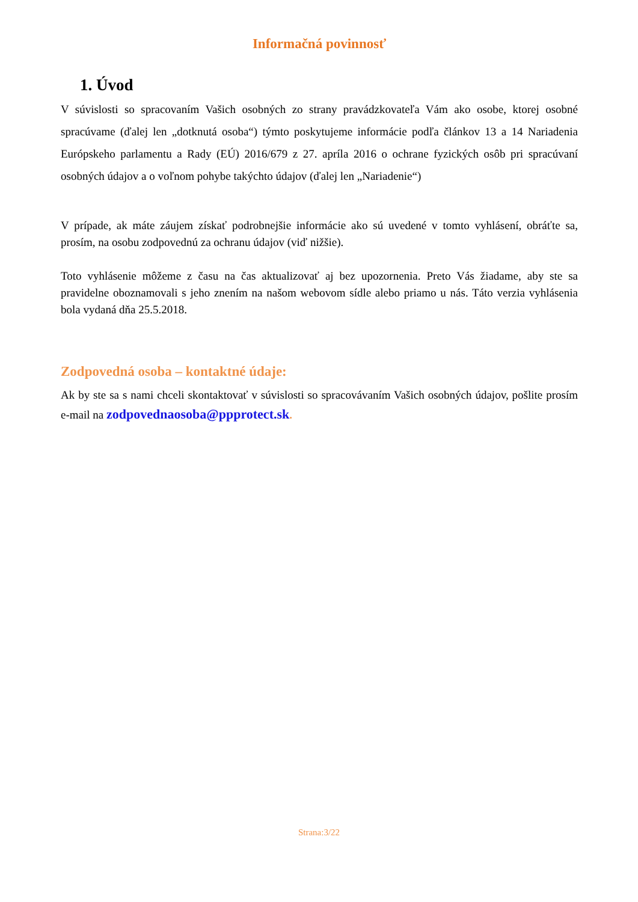Informačná povinnosť
1. Úvod
V súvislosti so spracovaním Vašich osobných zo strany pravádzkovateľa Vám ako osobe, ktorej osobné spracúvame (ďalej len „dotknutá osoba“) týmto poskytujeme informácie podľa článkov 13 a 14 Nariadenia Európskeho parlamentu a Rady (EÚ) 2016/679 z 27. apríla 2016 o ochrane fyzických osôb pri spracúvaní osobných údajov a o voľnom pohybe takýchto údajov (ďalej len „Nariadenie“)
V prípade, ak máte záujem získať podrobnejšie informácie ako sú uvedené v tomto vyhlásení, obráťte sa, prosím, na osobu zodpovednú za ochranu údajov (viď nižšie).
Toto vyhlásenie môžeme z času na čas aktualizovať aj bez upozornenia. Preto Vás žiadame, aby ste sa pravidelne oboznamovali s jeho znením na našom webovom sídle alebo priamo u nás. Táto verzia vyhlásenia bola vydaná dňa 25.5.2018.
Zodpovedná osoba – kontaktné údaje:
Ak by ste sa s nami chceli skontaktovať v súvislosti so spracovávaním Vašich osobných údajov, pošlite prosím e-mail na zodpovednaosoba@ppprotect.sk.
Strana:3/22